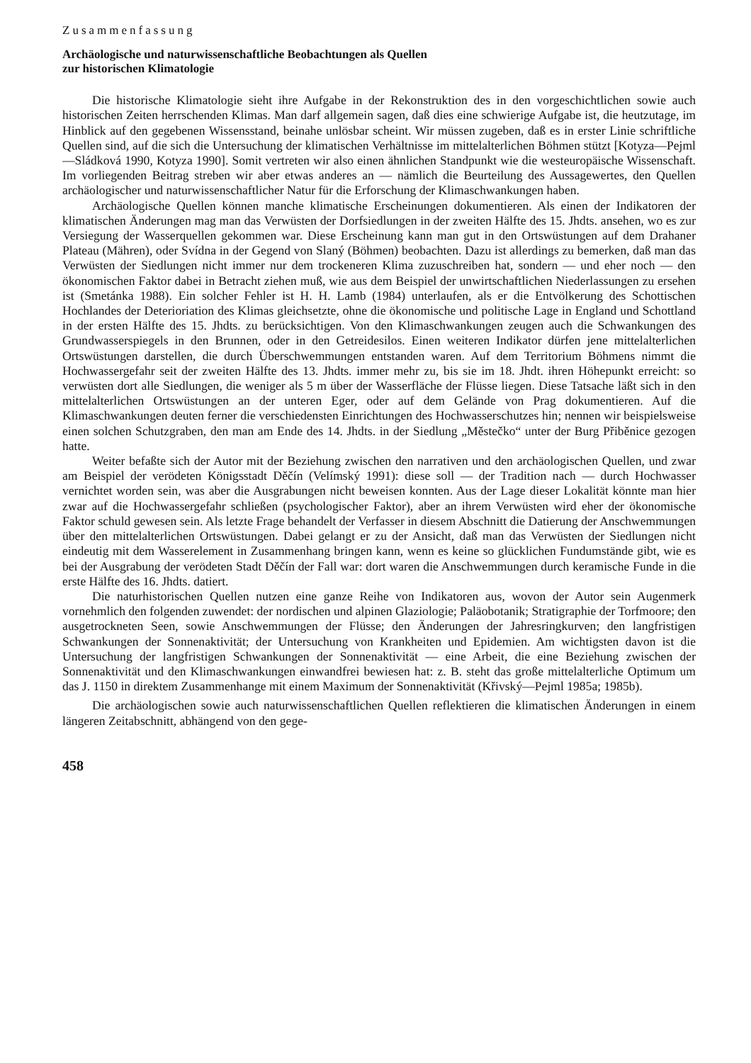Zusammenfassung
Archäologische und naturwissenschaftliche Beobachtungen als Quellen
zur historischen Klimatologie
Die historische Klimatologie sieht ihre Aufgabe in der Rekonstruktion des in den vorgeschichtlichen sowie auch historischen Zeiten herrschenden Klimas. Man darf allgemein sagen, daß dies eine schwierige Aufgabe ist, die heutzutage, im Hinblick auf den gegebenen Wissensstand, beinahe unlösbar scheint. Wir müssen zugeben, daß es in erster Linie schriftliche Quellen sind, auf die sich die Untersuchung der klimatischen Verhältnisse im mittelalterlichen Böhmen stützt [Kotyza—Pejml—Sládková 1990, Kotyza 1990]. Somit vertreten wir also einen ähnlichen Standpunkt wie die westeuropäische Wissenschaft. Im vorliegenden Beitrag streben wir aber etwas anderes an — nämlich die Beurteilung des Aussagewertes, den Quellen archäologischer und naturwissenschaftlicher Natur für die Erforschung der Klimaschwankungen haben.
Archäologische Quellen können manche klimatische Erscheinungen dokumentieren. Als einen der Indikatoren der klimatischen Änderungen mag man das Verwüsten der Dorfsiedlungen in der zweiten Hälfte des 15. Jhdts. ansehen, wo es zur Versiegung der Wasserquellen gekommen war. Diese Erscheinung kann man gut in den Ortswüstungen auf dem Drahaner Plateau (Mähren), oder Svídna in der Gegend von Slaný (Böhmen) beobachten. Dazu ist allerdings zu bemerken, daß man das Verwüsten der Siedlungen nicht immer nur dem trockeneren Klima zuzuschreiben hat, sondern — und eher noch — den ökonomischen Faktor dabei in Betracht ziehen muß, wie aus dem Beispiel der unwirtschaftlichen Niederlassungen zu ersehen ist (Smetánka 1988). Ein solcher Fehler ist H. H. Lamb (1984) unterlaufen, als er die Entvölkerung des Schottischen Hochlandes der Deterioriation des Klimas gleichsetzte, ohne die ökonomische und politische Lage in England und Schottland in der ersten Hälfte des 15. Jhdts. zu berücksichtigen. Von den Klimaschwankungen zeugen auch die Schwankungen des Grundwasserspiegels in den Brunnen, oder in den Getreidesilos. Einen weiteren Indikator dürfen jene mittelalterlichen Ortswüstungen darstellen, die durch Überschwemmungen entstanden waren. Auf dem Territorium Böhmens nimmt die Hochwassergefahr seit der zweiten Hälfte des 13. Jhdts. immer mehr zu, bis sie im 18. Jhdt. ihren Höhepunkt erreicht: so verwüsten dort alle Siedlungen, die weniger als 5 m über der Wasserfläche der Flüsse liegen. Diese Tatsache läßt sich in den mittelalterlichen Ortswüstungen an der unteren Eger, oder auf dem Gelände von Prag dokumentieren. Auf die Klimaschwankungen deuten ferner die verschiedensten Einrichtungen des Hochwasserschutzes hin; nennen wir beispielsweise einen solchen Schutzgraben, den man am Ende des 14. Jhdts. in der Siedlung „Městečko“ unter der Burg Přiběnice gezogen hatte.
Weiter befaßte sich der Autor mit der Beziehung zwischen den narrativen und den archäologischen Quellen, und zwar am Beispiel der verödeten Königsstadt Děčín (Velímský 1991): diese soll — der Tradition nach — durch Hochwasser vernichtet worden sein, was aber die Ausgrabungen nicht beweisen konnten. Aus der Lage dieser Lokalität könnte man hier zwar auf die Hochwassergefahr schließen (psychologischer Faktor), aber an ihrem Verwüsten wird eher der ökonomische Faktor schuld gewesen sein. Als letzte Frage behandelt der Verfasser in diesem Abschnitt die Datierung der Anschwemmungen über den mittelalterlichen Ortswüstungen. Dabei gelangt er zu der Ansicht, daß man das Verwüsten der Siedlungen nicht eindeutig mit dem Wasserelement in Zusammenhang bringen kann, wenn es keine so glücklichen Fundumstände gibt, wie es bei der Ausgrabung der verödeten Stadt Děčín der Fall war: dort waren die Anschwemmungen durch keramische Funde in die erste Hälfte des 16. Jhdts. datiert.
Die naturhistorischen Quellen nutzen eine ganze Reihe von Indikatoren aus, wovon der Autor sein Augenmerk vornehmlich den folgenden zuwendet: der nordischen und alpinen Glaziologie; Paläobotanik; Stratigraphie der Torfmoore; den ausgetrockneten Seen, sowie Anschwemmungen der Flüsse; den Änderungen der Jahresringkurven; den langfristigen Schwankungen der Sonnenaktivität; der Untersuchung von Krankheiten und Epidemien. Am wichtigsten davon ist die Untersuchung der langfristigen Schwankungen der Sonnenaktivität — eine Arbeit, die eine Beziehung zwischen der Sonnenaktivität und den Klimaschwankungen einwandfrei bewiesen hat: z. B. steht das große mittelalterliche Optimum um das J. 1150 in direktem Zusammenhange mit einem Maximum der Sonnenaktivität (Křivský—Pejml 1985a; 1985b).
Die archäologischen sowie auch naturwissenschaftlichen Quellen reflektieren die klimatischen Änderungen in einem längeren Zeitabschnitt, abhängend von den gege-
458